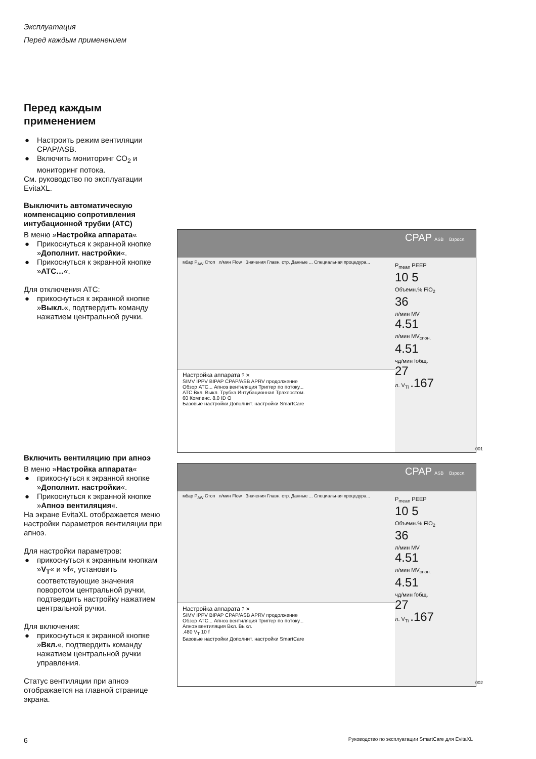Эксплуатация
Перед каждым применением
Перед каждым
применением
● Настроить режим вентиляции CPAP/ASB.
● Включить мониторинг CO<sub>2</sub> и мониторинг потока.
См. руководство по эксплуатации EvitaXL.
Выключить автоматическую компенсацию сопротивления интубационной трубки (ATC)
В меню »Настройка аппарата«
● Прикоснуться к экранной кнопке »Дополнит. настройки«.
● Прикоснуться к экранной кнопке »ATC…«.
Для отключения ATC:
● прикоснуться к экранной кнопке »Выкл.«, подтвердить команду нажатием центральной ручки.
Включить вентиляцию при апноэ
В меню »Настройка аппарата«
● прикоснуться к экранной кнопке »Дополнит. настройки«.
● Прикоснуться к экранной кнопке »Апноэ вентиляция«.
На экране EvitaXL отображается меню настройки параметров вентиляции при апноэ.
Для настройки параметров:
● прикоснуться к экранным кнопкам »V<sub>T</sub>« и »f«, установить соответствующие значения поворотом центральной ручки, подтвердить настройку нажатием центральной ручки.
Для включения:
● прикоснуться к экранной кнопке »Вкл.«, подтвердить команду нажатием центральной ручки управления.
Статус вентиляции при апноэ отображается на главной странице экрана.
CPAP ASB Взросл.
P<sub>mean</sub> PEEP
10 5
Объемн.% FiO<sub>2</sub>
36
л/мин MV
4.51
л/мин MV<sub>спон.</sub>
4.51
чд/мин fобщ.
27
л. V<sub>Ti</sub> .167
мбар P<sub>AW</sub> Стоп л/мин Flow Значения Главн. стр. Данные ... Специальная процедура...
Настройка аппарата ? ✕
SIMV IPPV BIPAP CPAP/ASB APRV продолжение
Обзор ATC... Апноэ вентиляция Триггер по потоку...
ATC Вкл. Выкл. Трубка Интубационная Трахеостом.
60 Компенс. 8.0 ID O
Базовые настройки Дополнит. настройки SmartCare
001
CPAP ASB Взросл.
P<sub>mean</sub> PEEP
10 5
Объемн.% FiO<sub>2</sub>
36
л/мин MV
4.51
л/мин MV<sub>спон.</sub>
4.51
чд/мин fобщ.
27
л. V<sub>Ti</sub> .167
мбар P<sub>AW</sub> Стоп л/мин Flow Значения Главн. стр. Данные ... Специальная процедура...
Настройка аппарата ? ✕
SIMV IPPV BIPAP CPAP/ASB APRV продолжение
Обзор ATC... Апноэ вентиляция Триггер по потоку...
Апноэ вентиляция Вкл. Выкл.
.480 V<sub>T</sub> 10 f
Базовые настройки Дополнит. настройки SmartCare
002
6
Руководство по эксплуатации SmartCare для EvitaXL